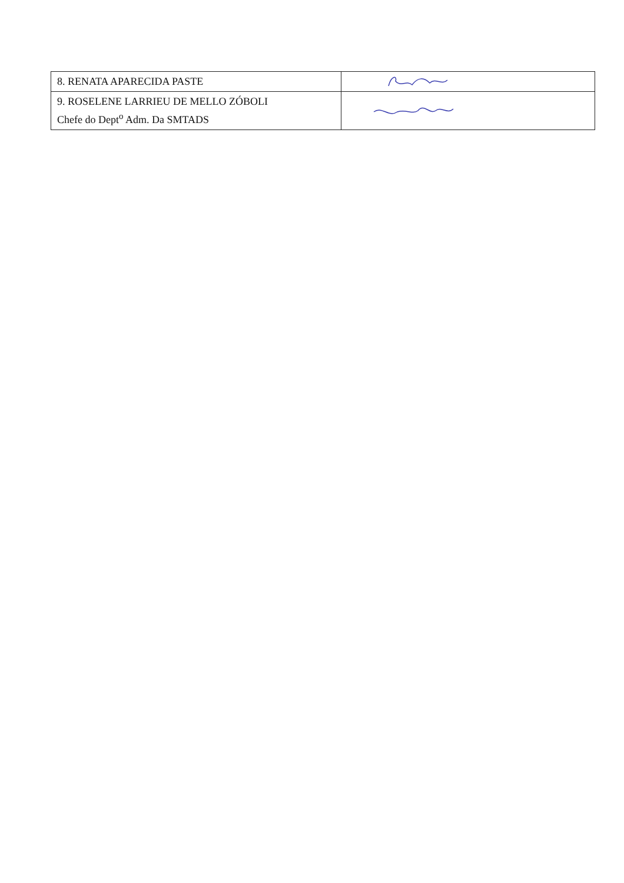| 8. RENATA APARECIDA PASTE | |
| 9. ROSELENE LARRIEU DE MELLO ZÓBOLI Chefe do Dept<sup>o</sup> Adm. Da SMTADS | |